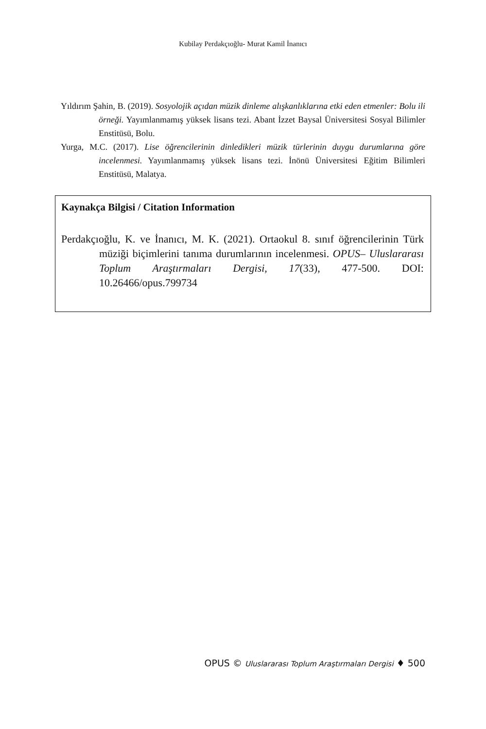Kubilay Perdakçıoğlu- Murat Kamil İnanıcı
Yıldırım Şahin, B. (2019). Sosyolojik açıdan müzik dinleme alışkanlıklarına etki eden etmenler: Bolu ili örneği. Yayımlanmamış yüksek lisans tezi. Abant İzzet Baysal Üniversitesi Sosyal Bilimler Enstitüsü, Bolu.
Yurga, M.C. (2017). Lise öğrencilerinin dinledikleri müzik türlerinin duygu durumlarına göre incelenmesi. Yayımlanmamış yüksek lisans tezi. İnönü Üniversitesi Eğitim Bilimleri Enstitüsü, Malatya.
Kaynakça Bilgisi / Citation Information
Perdakçıoğlu, K. ve İnanıcı, M. K. (2021). Ortaokul 8. sınıf öğrencilerinin Türk müziği biçimlerini tanıma durumlarının incelenmesi. OPUS– Uluslararası Toplum Araştırmaları Dergisi, 17(33), 477-500. DOI: 10.26466/opus.799734
OPUS © Uluslararası Toplum Araştırmaları Dergisi ♦ 500